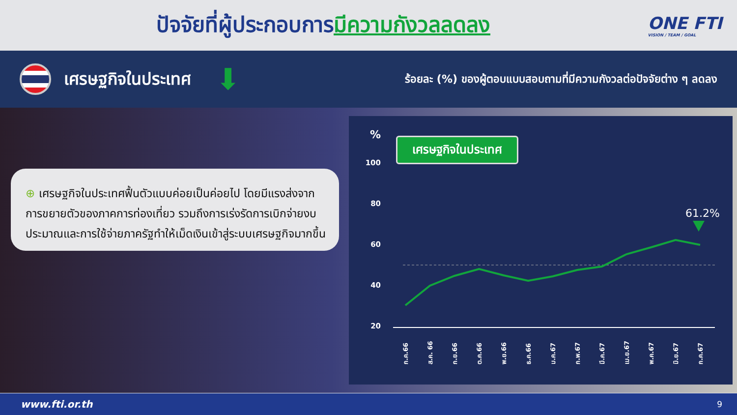ปัจจัยที่ผู้ประกอบการมีความกังวลลดลง
ONE FTI
VISION / TEAM / GOAL
เศรษฐกิจในประเทศ
⬇
ร้อยละ (%) ของผู้ตอบแบบสอบถามที่มีความกังวลต่อปัจจัยต่าง ๆ ลดลง
⊕ เศรษฐกิจในประเทศฟื้นตัวแบบค่อยเป็นค่อยไป โดยมีแรงส่งจากการขยายตัวของภาคการท่องเที่ยว รวมถึงการเร่งรัดการเบิกจ่ายงบประมาณและการใช้จ่ายภาครัฐทำให้เม็ดเงินเข้าสู่ระบบเศรษฐกิจมากขึ้น
เศรษฐกิจในประเทศ
%
100
80
60
40
20
61.2%
ก.ค.66
ส.ค. 66
ก.ย.66
ต.ค.66
พ.ย.66
ธ.ค.66
ม.ค.67
ก.พ.67
มี.ค.67
เม.ย.67
พ.ค.67
มิ.ย.67
ก.ค.67
www.fti.or.th 9